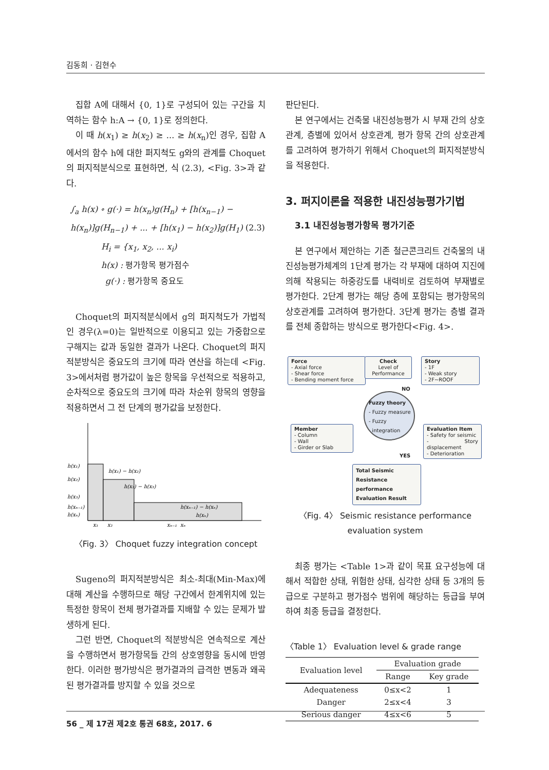김동희 · 김현수
집합 A에 대해서 {0, 1}로 구성되어 있는 구간을 치역하는 함수 h:A → {0, 1}로 정의한다.
이 때 h(x<sub>1</sub>) ≥ h(x<sub>2</sub>) ≥ ... ≥ h(x<sub>n</sub>)인 경우, 집합 A에서의 함수 h에 대한 퍼지척도 g와의 관계를 Choquet의 퍼지적분식으로 표현하면, 식 (2.3), <Fig. 3>과 같다.
∫<sub>a</sub> h(x) ∘ g(·) = h(x<sub>n</sub>)g(H<sub>n</sub>) + [h(x<sub>n−1</sub>) −
h(x<sub>n</sub>)]g(H<sub>n−1</sub>) + ... + [h(x<sub>1</sub>) − h(x<sub>2</sub>)]g(H<sub>1</sub>) (2.3)
H<sub>i</sub> = {x<sub>1</sub>, x<sub>2</sub>, ... x<sub>i</sub>)
h(x) : 평가항목 평가점수
g(·) : 평가항목 중요도
Choquet의 퍼지적분식에서 g의 퍼지척도가 가법적인 경우(λ=0)는 일반적으로 이용되고 있는 가중합으로 구해지는 값과 동일한 결과가 나온다. Choquet의 퍼지적분방식은 중요도의 크기에 따라 연산을 하는데 <Fig. 3>에서처럼 평가값이 높은 항목을 우선적으로 적용하고, 순차적으로 중요도의 크기에 따라 차순위 항목의 영향을 적용하면서 그 전 단계의 평가값을 보정한다.
h(x₁)
h(x₂)
h(x₃)
h(xₙ₋₁)
h(xₙ)
h(x₁) − h(x₂)
h(x₂) − h(x₃)
h(xₙ₋₁) − h(xₙ)
h(xₙ)
x₁
x₂
xₙ₋₁
xₙ
〈Fig. 3〉 Choquet fuzzy integration concept
Sugeno의 퍼지적분방식은 최소-최대(Min-Max)에 대해 계산을 수행하므로 해당 구간에서 한계위치에 있는 특정한 항목이 전체 평가결과를 지배할 수 있는 문제가 발생하게 된다.
그런 반면, Choquet의 적분방식은 연속적으로 계산을 수행하면서 평가항목들 간의 상호영향을 동시에 반영한다. 이러한 평가방식은 평가결과의 급격한 변동과 왜곡된 평가결과를 방지할 수 있을 것으로
판단된다.
본 연구에서는 건축물 내진성능평가 시 부재 간의 상호관계, 층별에 있어서 상호관계, 평가 항목 간의 상호관계를 고려하여 평가하기 위해서 Choquet의 퍼지적분방식을 적용한다.
3. 퍼지이론을 적용한 내진성능평가기법
3.1 내진성능평가항목 평가기준
본 연구에서 제안하는 기존 철근콘크리트 건축물의 내진성능평가체계의 1단계 평가는 각 부재에 대하여 지진에 의해 작용되는 하중강도를 내력비로 검토하여 부재별로 평가한다. 2단계 평가는 해당 층에 포함되는 평가항목의 상호관계를 고려하여 평가한다. 3단계 평가는 층별 결과를 전체 종합하는 방식으로 평가한다<Fig. 4>.
Force
- Axial force
- Shear force
- Bending moment force
Check
Level of
Performance
Story
- 1F
- Weak story
- 2F~ROOF
NO
Fuzzy theory
- Fuzzy measure
- Fuzzy
integration
Member
- Column
- Wall
- Girder or Slab
Evaluation Item
- Safety for seismic
- Story displacement
- Deterioration
YES
Total Seismic
Resistance performance
Evaluation Result
〈Fig. 4〉 Seismic resistance performance evaluation system
최종 평가는 <Table 1>과 같이 목표 요구성능에 대해서 적합한 상태, 위험한 상태, 심각한 상태 등 3개의 등급으로 구분하고 평가점수 범위에 해당하는 등급을 부여하여 최종 등급을 결정한다.
〈Table 1〉 Evaluation level & grade range
| Evaluation level | Evaluation grade | |
| --- | --- | --- |
| | Range | Key grade |
| Adequateness | 0≤x<2 | 1 |
| Danger | 2≤x<4 | 3 |
| Serious danger | 4≤x<6 | 5 |
56 _ 제 17권 제2호 통권 68호, 2017. 6